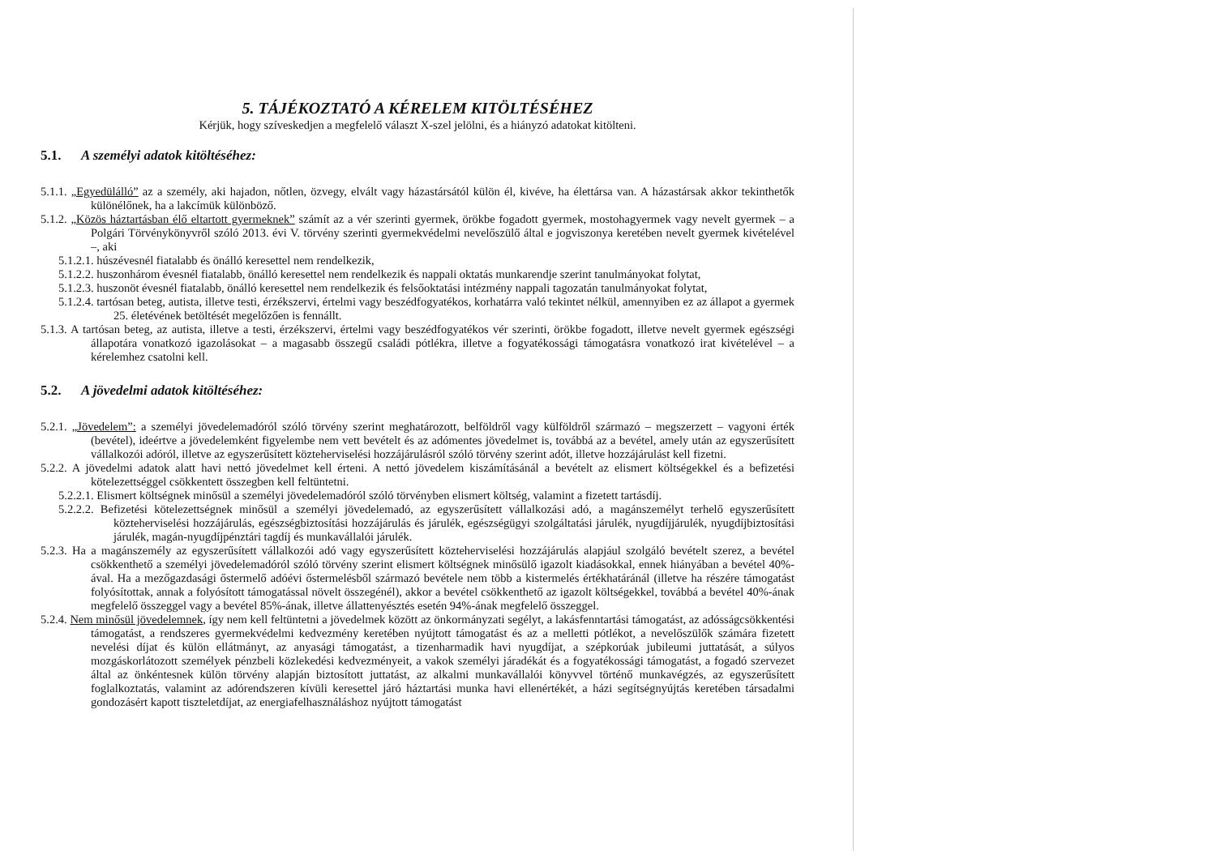5. TÁJÉKOZTATÓ A KÉRELEM KITÖLTÉSÉHEZ
Kérjük, hogy szíveskedjen a megfelelő választ X-szel jelölni, és a hiányzó adatokat kitölteni.
5.1. A személyi adatok kitöltéséhez:
5.1.1. „Egyedülálló” az a személy, aki hajadon, nőtlen, özvegy, elvált vagy házastársától külön él, kivéve, ha élettársa van. A házastársak akkor tekinthetők különélőnek, ha a lakcímük különböző.
5.1.2. „Közös háztartásban élő eltartott gyermeknek” számít az a vér szerinti gyermek, örökbe fogadott gyermek, mostohagyermek vagy nevelt gyermek – a Polgári Törvénykönyvről szóló 2013. évi V. törvény szerinti gyermekvédelmi nevelőszülő által e jogviszonya keretében nevelt gyermek kivételével –, aki
5.1.2.1. húszévesnél fiatalabb és önálló keresettel nem rendelkezik,
5.1.2.2. huszonhárom évesnél fiatalabb, önálló keresettel nem rendelkezik és nappali oktatás munkarendje szerint tanulmányokat folytat,
5.1.2.3. huszonöt évesnél fiatalabb, önálló keresettel nem rendelkezik és felsőoktatási intézmény nappali tagozatán tanulmányokat folytat,
5.1.2.4. tartósan beteg, autista, illetve testi, érzékszervi, értelmi vagy beszédfogyatékos, korhatárra való tekintet nélkül, amennyiben ez az állapot a gyermek 25. életévének betöltését megelőzően is fennállt.
5.1.3. A tartósan beteg, az autista, illetve a testi, érzékszervi, értelmi vagy beszédfogyatékos vér szerinti, örökbe fogadott, illetve nevelt gyermek egészségi állapotára vonatkozó igazolásokat – a magasabb összegű családi pótlékra, illetve a fogyatékossági támogatásra vonatkozó irat kivételével – a kérelemhez csatolni kell.
5.2. A jövedelmi adatok kitöltéséhez:
5.2.1. „Jövedelem”: a személyi jövedelemadóról szóló törvény szerint meghatározott, belföldről vagy külföldről származó – megszerzett – vagyoni érték (bevétel), ideértve a jövedelemként figyelembe nem vett bevételt és az adómentes jövedelmet is, továbbá az a bevétel, amely után az egyszerűsített vállalkozói adóról, illetve az egyszerűsített közteherviselési hozzájárulásról szóló törvény szerint adót, illetve hozzájárulást kell fizetni.
5.2.2. A jövedelmi adatok alatt havi nettó jövedelmet kell érteni. A nettó jövedelem kiszámításánál a bevételt az elismert költségekkel és a befizetési kötelezettséggel csökkentett összegben kell feltüntetni.
5.2.2.1. Elismert költségnek minősül a személyi jövedelemadóról szóló törvényben elismert költség, valamint a fizetett tartásdíj.
5.2.2.2. Befizetési kötelezettségnek minősül a személyi jövedelemadó, az egyszerűsített vállalkozási adó, a magánszemélyt terhelő egyszerűsített közteherviselési hozzájárulás, egészségbiztosítási hozzájárulás és járulék, egészségügyi szolgáltatási járulék, nyugdíjjárulék, nyugdíjbiztosítási járulék, magán-nyugdíjpénztári tagdíj és munkavállalói járulék.
5.2.3. Ha a magánszemély az egyszerűsített vállalkozói adó vagy egyszerűsített közteherviselési hozzájárulás alapjául szolgáló bevételt szerez, a bevétel csökkenthető a személyi jövedelemadóról szóló törvény szerint elismert költségnek minősülő igazolt kiadásokkal, ennek hiányában a bevétel 40%-ával. Ha a mezőgazdasági őstermelő adóévi őstermelésből származó bevétele nem több a kistermelés értékhatáránál (illetve ha részére támogatást folyósítottak, annak a folyósított támogatással növelt összegénél), akkor a bevétel csökkenthető az igazolt költségekkel, továbbá a bevétel 40%-ának megfelelő összeggel vagy a bevétel 85%-ának, illetve állattenyésztés esetén 94%-ának megfelelő összeggel.
5.2.4. Nem minősül jövedelemnek, így nem kell feltüntetni a jövedelmek között az önkormányzati segélyt, a lakásfenntartási támogatást, az adósságcsökkentési támogatást, a rendszeres gyermekvédelmi kedvezmény keretében nyújtott támogatást és az a melletti pótlékot, a nevelőszülők számára fizetett nevelési díjat és külön ellátmányt, az anyasági támogatást, a tizenharmadik havi nyugdíjat, a szépkorúak jubileumi juttatását, a súlyos mozgáskorlátozott személyek pénzbeli közlekedési kedvezményeit, a vakok személyi járadékát és a fogyatékossági támogatást, a fogadó szervezet által az önkéntesnek külön törvény alapján biztosított juttatást, az alkalmi munkavállalói könyvvel történő munkavégzés, az egyszerűsített foglalkoztatás, valamint az adórendszeren kívüli keresettel járó háztartási munka havi ellenértékét, a házi segítségnyújtás keretében társadalmi gondozásért kapott tiszteletdíjat, az energiafelhasználáshoz nyújtott támogatást